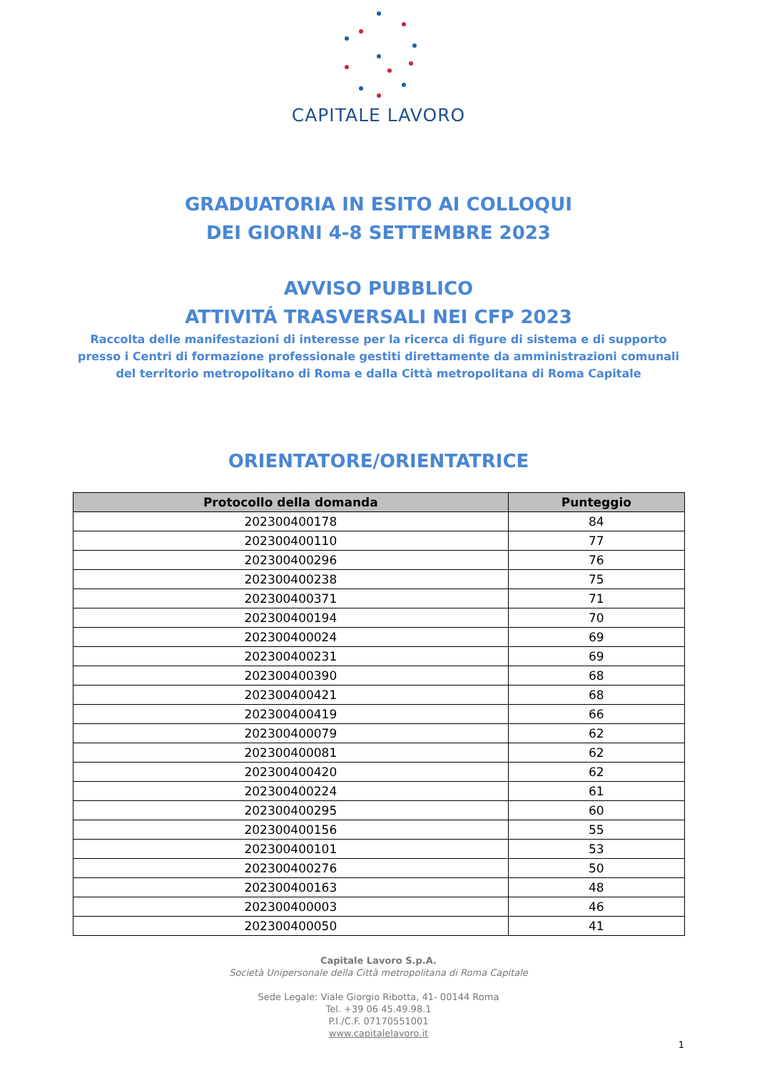CAPITALE LAVORO
GRADUATORIA IN ESITO AI COLLOQUI
DEI GIORNI 4-8 SETTEMBRE 2023
AVVISO PUBBLICO
ATTIVITÁ TRASVERSALI NEI CFP 2023
Raccolta delle manifestazioni di interesse per la ricerca di figure di sistema e di supporto presso i Centri di formazione professionale gestiti direttamente da amministrazioni comunali del territorio metropolitano di Roma e dalla Città metropolitana di Roma Capitale
ORIENTATORE/ORIENTATRICE
| Protocollo della domanda | Punteggio |
| --- | --- |
| 202300400178 | 84 |
| 202300400110 | 77 |
| 202300400296 | 76 |
| 202300400238 | 75 |
| 202300400371 | 71 |
| 202300400194 | 70 |
| 202300400024 | 69 |
| 202300400231 | 69 |
| 202300400390 | 68 |
| 202300400421 | 68 |
| 202300400419 | 66 |
| 202300400079 | 62 |
| 202300400081 | 62 |
| 202300400420 | 62 |
| 202300400224 | 61 |
| 202300400295 | 60 |
| 202300400156 | 55 |
| 202300400101 | 53 |
| 202300400276 | 50 |
| 202300400163 | 48 |
| 202300400003 | 46 |
| 202300400050 | 41 |
Capitale Lavoro S.p.A.
Società Unipersonale della Città metropolitana di Roma Capitale
Sede Legale: Viale Giorgio Ribotta, 41- 00144 Roma
Tel. +39 06 45.49.98.1
P.I./C.F. 07170551001
www.capitalelavoro.it
1